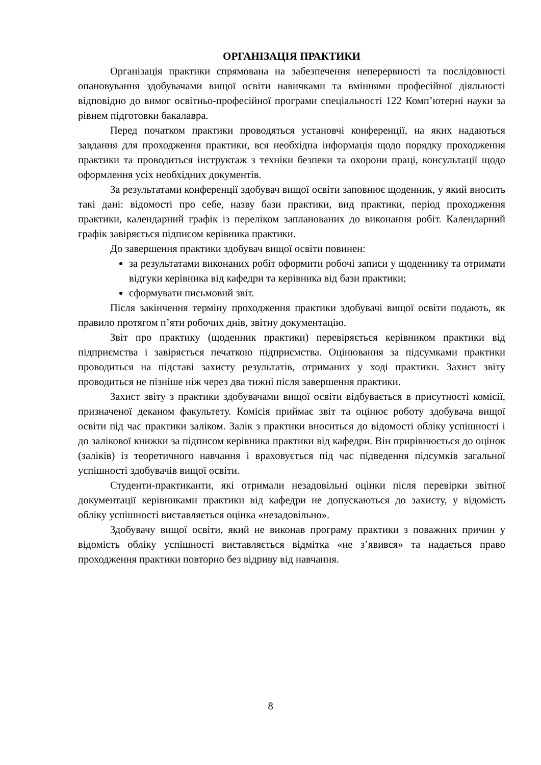ОРГАНІЗАЦІЯ ПРАКТИКИ
Організація практики спрямована на забезпечення неперервності та послідовності опановування здобувачами вищої освіти навичками та вміннями професійної діяльності відповідно до вимог освітньо-професійної програми спеціальності 122 Комп’ютерні науки за рівнем підготовки бакалавра.
Перед початком практики проводяться установчі конференції, на яких надаються завдання для проходження практики, вся необхідна інформація щодо порядку проходження практики та проводиться інструктаж з техніки безпеки та охорони праці, консультації щодо оформлення усіх необхідних документів.
За результатами конференції здобувач вищої освіти заповнює щоденник, у який вносить такі дані: відомості про себе, назву бази практики, вид практики, період проходження практики, календарний графік із переліком запланованих до виконання робіт. Календарний графік завіряється підписом керівника практики.
До завершення практики здобувач вищої освіти повинен:
за результатами виконаних робіт оформити робочі записи у щоденнику та отримати відгуки керівника від кафедри та керівника від бази практики;
сформувати письмовий звіт.
Після закінчення терміну проходження практики здобувачі вищої освіти подають, як правило протягом п’яти робочих днів, звітну документацію.
Звіт про практику (щоденник практики) перевіряється керівником практики від підприємства і завіряється печаткою підприємства. Оцінювання за підсумками практики проводиться на підставі захисту результатів, отриманих у ході практики. Захист звіту проводиться не пізніше ніж через два тижні після завершення практики.
Захист звіту з практики здобувачами вищої освіти відбувається в присутності комісії, призначеної деканом факультету. Комісія приймає звіт та оцінює роботу здобувача вищої освіти під час практики заліком. Залік з практики вноситься до відомості обліку успішності і до залікової книжки за підписом керівника практики від кафедри. Він прирівнюється до оцінок (заліків) із теоретичного навчання і враховується під час підведення підсумків загальної успішності здобувачів вищої освіти.
Студенти-практиканти, які отримали незадовільні оцінки після перевірки звітної документації керівниками практики від кафедри не допускаються до захисту, у відомість обліку успішності виставляється оцінка «незадовільно».
Здобувачу вищої освіти, який не виконав програму практики з поважних причин у відомість обліку успішності виставляється відмітка «не з’явився» та надається право проходження практики повторно без відриву від навчання.
8